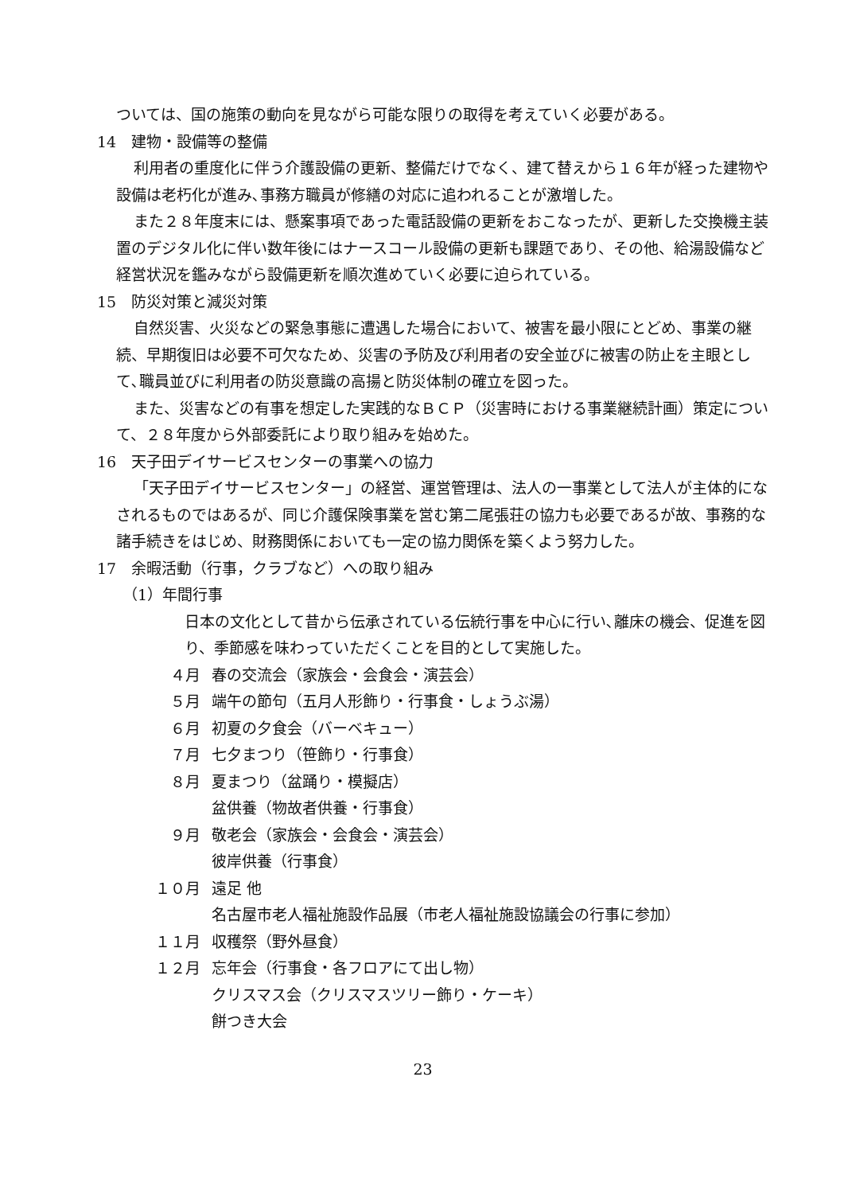ついては、国の施策の動向を見ながら可能な限りの取得を考えていく必要がある。
14　建物・設備等の整備
利用者の重度化に伴う介護設備の更新、整備だけでなく、建て替えから１６年が経った建物や設備は老朽化が進み､事務方職員が修繕の対応に追われることが激増した。
また２８年度末には、懸案事項であった電話設備の更新をおこなったが、更新した交換機主装置のデジタル化に伴い数年後にはナースコール設備の更新も課題であり、その他、給湯設備など経営状況を鑑みながら設備更新を順次進めていく必要に迫られている。
15　防災対策と減災対策
自然災害、火災などの緊急事態に遭遇した場合において、被害を最小限にとどめ、事業の継続、早期復旧は必要不可欠なため、災害の予防及び利用者の安全並びに被害の防止を主眼として､職員並びに利用者の防災意識の高揚と防災体制の確立を図った。
また、災害などの有事を想定した実践的なＢＣＰ（災害時における事業継続計画）策定について、２８年度から外部委託により取り組みを始めた。
16　天子田デイサービスセンターの事業への協力
「天子田デイサービスセンター」の経営、運営管理は、法人の一事業として法人が主体的になされるものではあるが、同じ介護保険事業を営む第二尾張荘の協力も必要であるが故、事務的な諸手続きをはじめ、財務関係においても一定の協力関係を築くよう努力した。
17　余暇活動（行事，クラブなど）への取り組み
（1）年間行事
日本の文化として昔から伝承されている伝統行事を中心に行い､離床の機会、促進を図り、季節感を味わっていただくことを目的として実施した。
４月 春の交流会（家族会・会食会・演芸会）
５月 端午の節句（五月人形飾り・行事食・しょうぶ湯）
６月 初夏の夕食会（バーベキュー）
７月 七夕まつり（笹飾り・行事食）
８月 夏まつり（盆踊り・模擬店）
盆供養（物故者供養・行事食）
９月 敬老会（家族会・会食会・演芸会）
彼岸供養（行事食）
１０月 遠足 他
名古屋市老人福祉施設作品展（市老人福祉施設協議会の行事に参加）
１１月 収穫祭（野外昼食）
１２月 忘年会（行事食・各フロアにて出し物）
クリスマス会（クリスマスツリー飾り・ケーキ）
餅つき大会
23